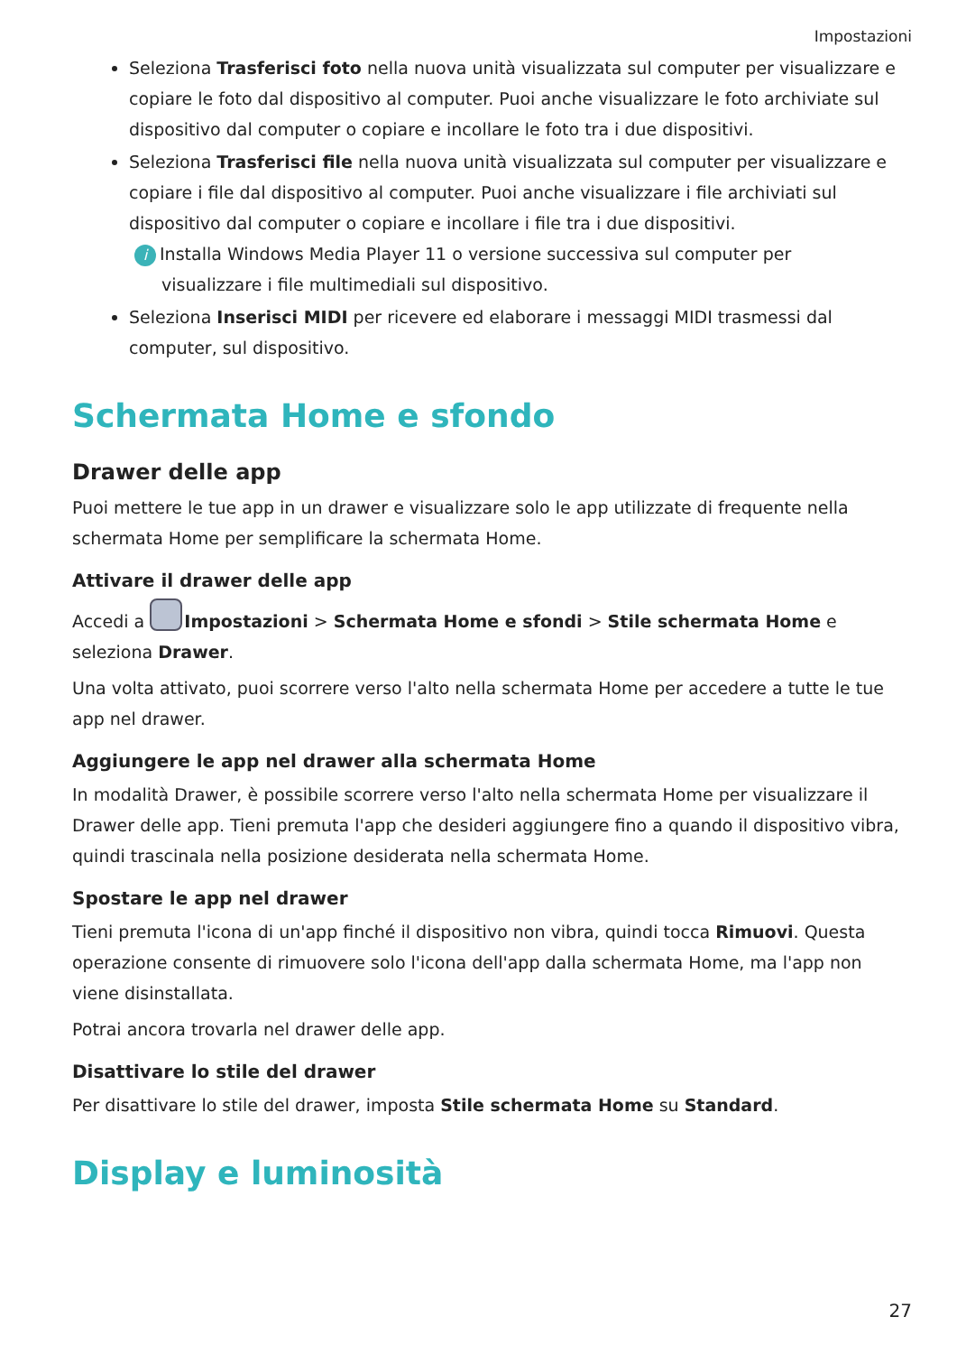Impostazioni
Seleziona Trasferisci foto nella nuova unità visualizzata sul computer per visualizzare e copiare le foto dal dispositivo al computer. Puoi anche visualizzare le foto archiviate sul dispositivo dal computer o copiare e incollare le foto tra i due dispositivi.
Seleziona Trasferisci file nella nuova unità visualizzata sul computer per visualizzare e copiare i file dal dispositivo al computer. Puoi anche visualizzare i file archiviati sul dispositivo dal computer o copiare e incollare i file tra i due dispositivi.
i Installa Windows Media Player 11 o versione successiva sul computer per
visualizzare i file multimediali sul dispositivo.
Seleziona Inserisci MIDI per ricevere ed elaborare i messaggi MIDI trasmessi dal computer, sul dispositivo.
Schermata Home e sfondo
Drawer delle app
Puoi mettere le tue app in un drawer e visualizzare solo le app utilizzate di frequente nella schermata Home per semplificare la schermata Home.
Attivare il drawer delle app
Accedi a Impostazioni > Schermata Home e sfondi > Stile schermata Home e seleziona Drawer.
Una volta attivato, puoi scorrere verso l'alto nella schermata Home per accedere a tutte le tue app nel drawer.
Aggiungere le app nel drawer alla schermata Home
In modalità Drawer, è possibile scorrere verso l'alto nella schermata Home per visualizzare il Drawer delle app. Tieni premuta l'app che desideri aggiungere fino a quando il dispositivo vibra, quindi trascinala nella posizione desiderata nella schermata Home.
Spostare le app nel drawer
Tieni premuta l'icona di un'app finché il dispositivo non vibra, quindi tocca Rimuovi. Questa operazione consente di rimuovere solo l'icona dell'app dalla schermata Home, ma l'app non viene disinstallata.
Potrai ancora trovarla nel drawer delle app.
Disattivare lo stile del drawer
Per disattivare lo stile del drawer, imposta Stile schermata Home su Standard.
Display e luminosità
27